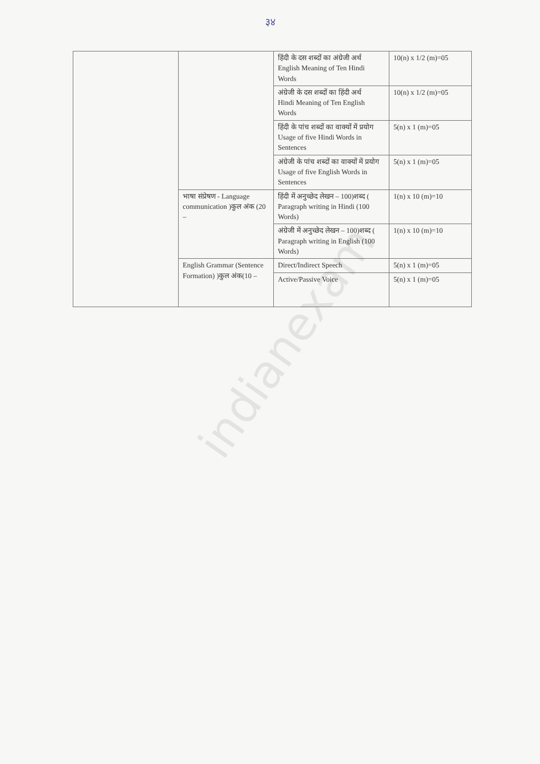३४
| | | हिंदी के दस शब्दों का अंग्रेजी अर्थ English Meaning of Ten Hindi Words | 10(n) x 1/2 (m)=05 |
| | | अंग्रेजी के दस शब्दों का हिंदी अर्थ Hindi Meaning of Ten English Words | 10(n) x 1/2 (m)=05 |
| | | हिंदी के पांच शब्दों का वाक्यों में प्रयोग Usage of five Hindi Words in Sentences | 5(n) x 1 (m)=05 |
| | | अंग्रेजी के पांच शब्दों का वाक्यों में प्रयोग Usage of five English Words in Sentences | 5(n) x 1 (m)=05 |
| | भाषा संप्रेषण - Language communication )कुल अंक (20 – | हिंदी में अनुच्छेद लेखन – 100)शब्द ( Paragraph writing in Hindi (100 Words) | 1(n) x 10 (m)=10 |
| | | अंग्रेजी में अनुच्छेद लेखन – 100)शब्द ( Paragraph writing in English (100 Words) | 1(n) x 10 (m)=10 |
| | English Grammar (Sentence Formation) )कुल अंक(10 – | Direct/Indirect Speech | 5(n) x 1 (m)=05 |
| | | Active/Passive Voice | 5(n) x 1 (m)=05 |
indianexam